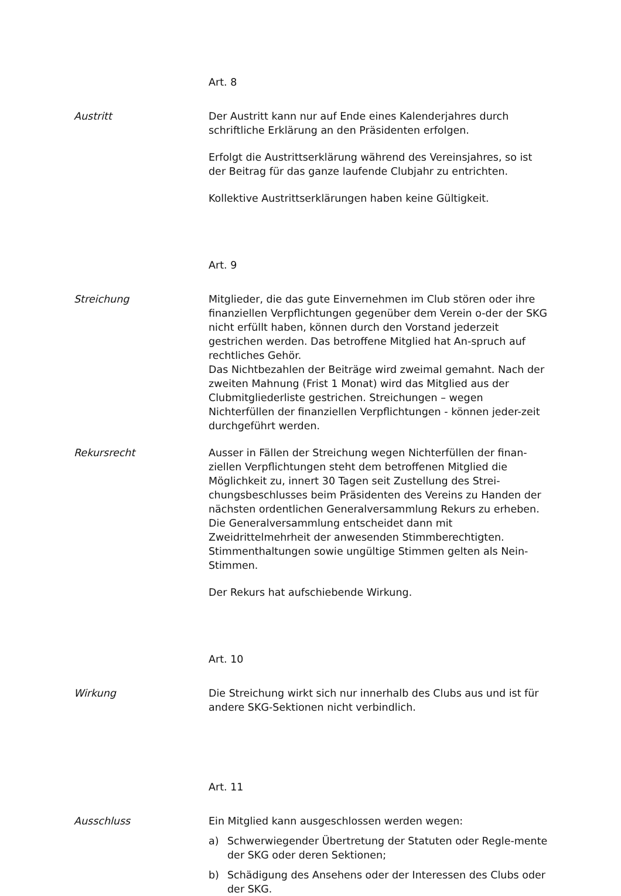Art. 8
Austritt Der Austritt kann nur auf Ende eines Kalenderjahres durch schriftliche Erklärung an den Präsidenten erfolgen.
Erfolgt die Austrittserklärung während des Vereinsjahres, so ist der Beitrag für das ganze laufende Clubjahr zu entrichten.
Kollektive Austrittserklärungen haben keine Gültigkeit.
Art. 9
Streichung Mitglieder, die das gute Einvernehmen im Club stören oder ihre finanziellen Verpflichtungen gegenüber dem Verein o-der der SKG nicht erfüllt haben, können durch den Vorstand jederzeit gestrichen werden. Das betroffene Mitglied hat An-spruch auf rechtliches Gehör.
Das Nichtbezahlen der Beiträge wird zweimal gemahnt. Nach der zweiten Mahnung (Frist 1 Monat) wird das Mitglied aus der Clubmitgliederliste gestrichen. Streichungen – wegen Nichterfüllen der finanziellen Verpflichtungen - können jeder-zeit durchgeführt werden.
Rekursrecht Ausser in Fällen der Streichung wegen Nichterfüllen der finan-ziellen Verpflichtungen steht dem betroffenen Mitglied die Möglichkeit zu, innert 30 Tagen seit Zustellung des Strei-chungsbeschlusses beim Präsidenten des Vereins zu Handen der nächsten ordentlichen Generalversammlung Rekurs zu erheben. Die Generalversammlung entscheidet dann mit Zweidrittelmehrheit der anwesenden Stimmberechtigten. Stimmenthaltungen sowie ungültige Stimmen gelten als Nein-Stimmen.
Der Rekurs hat aufschiebende Wirkung.
Art. 10
Wirkung Die Streichung wirkt sich nur innerhalb des Clubs aus und ist für andere SKG-Sektionen nicht verbindlich.
Art. 11
Ausschluss Ein Mitglied kann ausgeschlossen werden wegen:
a) Schwerwiegender Übertretung der Statuten oder Regle-mente der SKG oder deren Sektionen;
b) Schädigung des Ansehens oder der Interessen des Clubs oder der SKG.